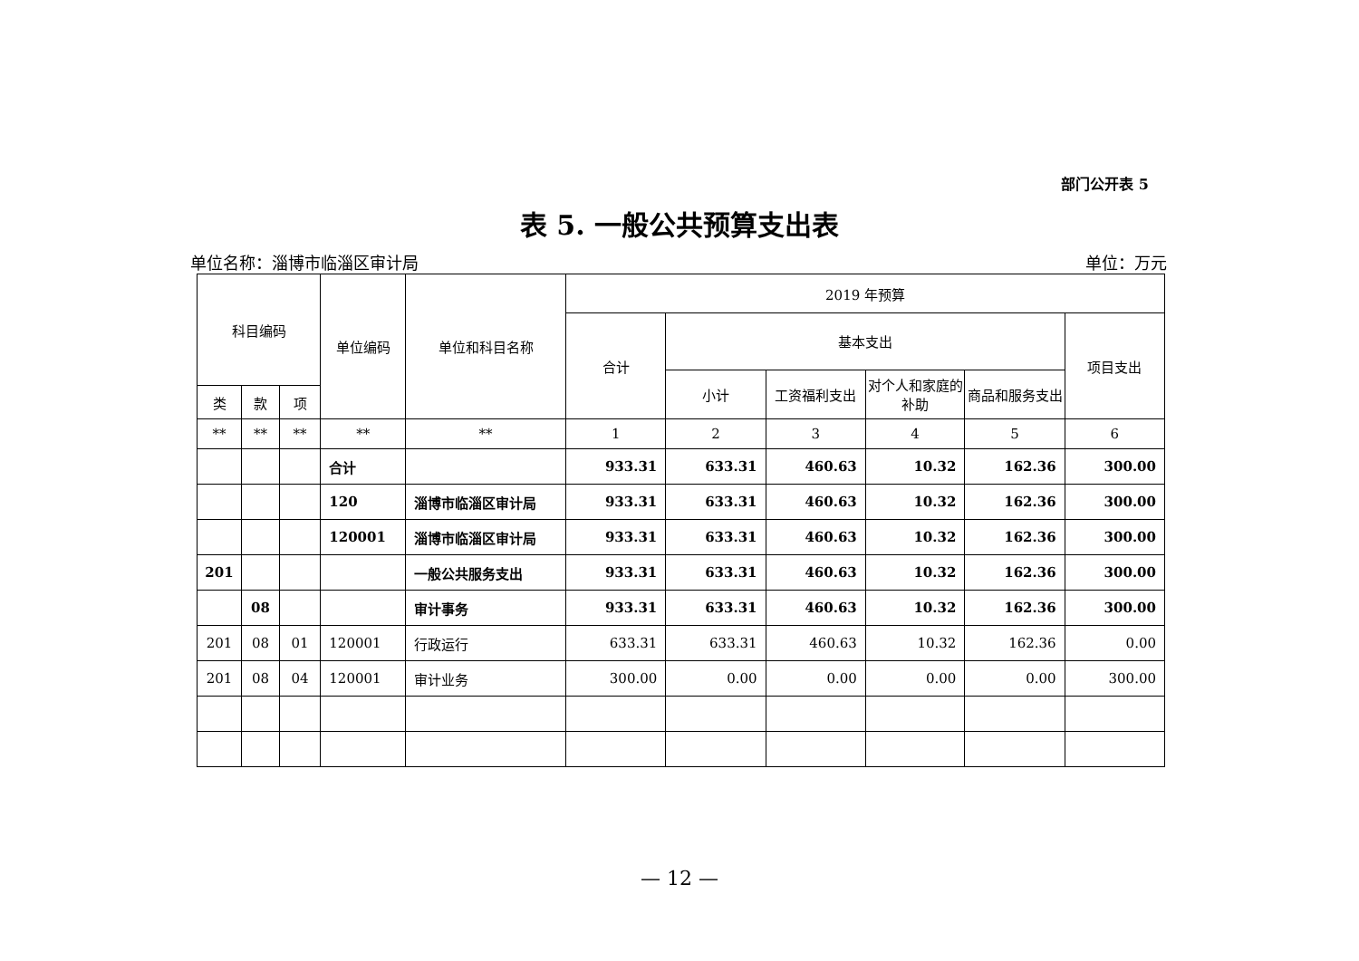部门公开表 5
表 5. 一般公共预算支出表
单位名称：淄博市临淄区审计局 单位：万元
| 科目编码 | | | 单位编码 | 单位和科目名称 | 2019 年预算 | | | | | |
| --- | --- | --- | --- | --- | --- | --- | --- | --- | --- | --- |
| | | | | | 合计 | 基本支出 | | | | 项目支出 |
| | | | | | | 小计 | 工资福利支出 | 对个人和家庭的补助 | 商品和服务支出 | |
| 类 | 款 | 项 | | | | | | | | |
| ** | ** | ** | ** | ** | 1 | 2 | 3 | 4 | 5 | 6 |
| | | | 合计 | | 933.31 | 633.31 | 460.63 | 10.32 | 162.36 | 300.00 |
| | | | 120 | 淄博市临淄区审计局 | 933.31 | 633.31 | 460.63 | 10.32 | 162.36 | 300.00 |
| | | | 120001 | 淄博市临淄区审计局 | 933.31 | 633.31 | 460.63 | 10.32 | 162.36 | 300.00 |
| 201 | | | | 一般公共服务支出 | 933.31 | 633.31 | 460.63 | 10.32 | 162.36 | 300.00 |
| | 08 | | | 审计事务 | 933.31 | 633.31 | 460.63 | 10.32 | 162.36 | 300.00 |
| 201 | 08 | 01 | 120001 | 行政运行 | 633.31 | 633.31 | 460.63 | 10.32 | 162.36 | 0.00 |
| 201 | 08 | 04 | 120001 | 审计业务 | 300.00 | 0.00 | 0.00 | 0.00 | 0.00 | 300.00 |
— 12 —